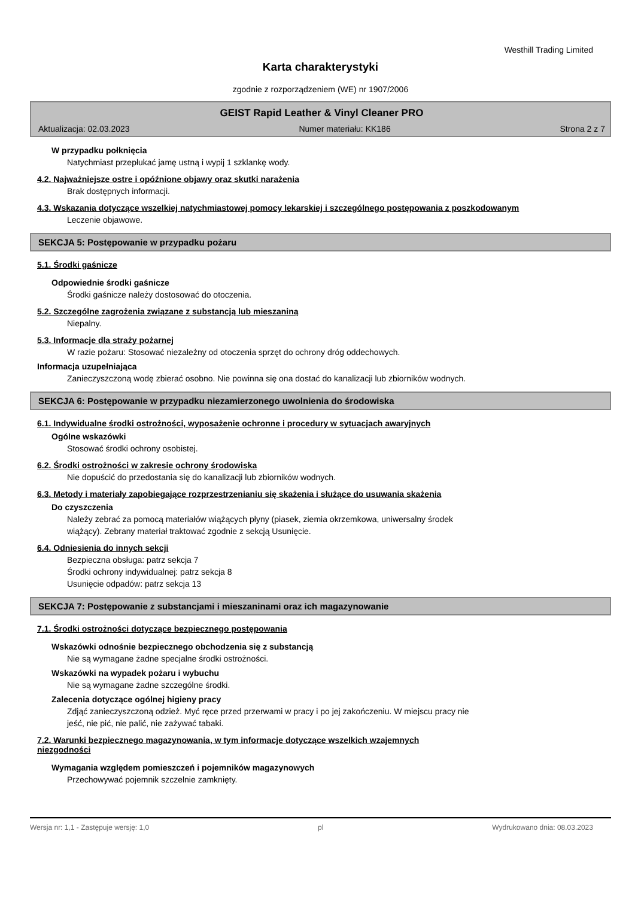Westhill Trading Limited
Karta charakterystyki
zgodnie z rozporządzeniem (WE) nr 1907/2006
GEIST Rapid Leather & Vinyl Cleaner PRO
Aktualizacja: 02.03.2023 Numer materiału: KK186 Strona 2 z 7
W przypadku połknięcia
Natychmiast przepłukać jamę ustną i wypij 1 szklankę wody.
4.2. Najważniejsze ostre i opóźnione objawy oraz skutki narażenia
Brak dostępnych informacji.
4.3. Wskazania dotyczące wszelkiej natychmiastowej pomocy lekarskiej i szczególnego postępowania z poszkodowanym
Leczenie objawowe.
SEKCJA 5: Postępowanie w przypadku pożaru
5.1. Środki gaśnicze
Odpowiednie środki gaśnicze
Środki gaśnicze należy dostosować do otoczenia.
5.2. Szczególne zagrożenia związane z substancją lub mieszaniną
Niepalny.
5.3. Informacje dla straży pożarnej
W razie pożaru: Stosować niezależny od otoczenia sprzęt do ochrony dróg oddechowych.
Informacja uzupełniająca
Zanieczyszczoną wodę zbierać osobno. Nie powinna się ona dostać do kanalizacji lub zbiorników wodnych.
SEKCJA 6: Postępowanie w przypadku niezamierzonego uwolnienia do środowiska
6.1. Indywidualne środki ostrożności, wyposażenie ochronne i procedury w sytuacjach awaryjnych
Ogólne wskazówki
Stosować środki ochrony osobistej.
6.2. Środki ostrożności w zakresie ochrony środowiska
Nie dopuścić do przedostania się do kanalizacji lub zbiorników wodnych.
6.3. Metody i materiały zapobiegające rozprzestrzenianiu się skażenia i służące do usuwania skażenia
Do czyszczenia
Należy zebrać za pomocą materiałów wiążących płyny (piasek, ziemia okrzemkowa, uniwersalny środek
wiążący). Zebrany materiał traktować zgodnie z sekcją Usunięcie.
6.4. Odniesienia do innych sekcji
Bezpieczna obsługa: patrz sekcja 7
Środki ochrony indywidualnej: patrz sekcja 8
Usunięcie odpadów: patrz sekcja 13
SEKCJA 7: Postępowanie z substancjami i mieszaninami oraz ich magazynowanie
7.1. Środki ostrożności dotyczące bezpiecznego postępowania
Wskazówki odnośnie bezpiecznego obchodzenia się z substancją
Nie są wymagane żadne specjalne środki ostrożności.
Wskazówki na wypadek pożaru i wybuchu
Nie są wymagane żadne szczególne środki.
Zalecenia dotyczące ogólnej higieny pracy
Zdjąć zanieczyszczoną odzież. Myć ręce przed przerwami w pracy i po jej zakończeniu. W miejscu pracy nie
jeść, nie pić, nie palić, nie zażywać tabaki.
7.2. Warunki bezpiecznego magazynowania, w tym informacje dotyczące wszelkich wzajemnych
niezgodności
Wymagania względem pomieszczeń i pojemników magazynowych
Przechowywać pojemnik szczelnie zamknięty.
Wersja nr: 1,1 - Zastępuje wersję: 1,0 pl Wydrukowano dnia: 08.03.2023